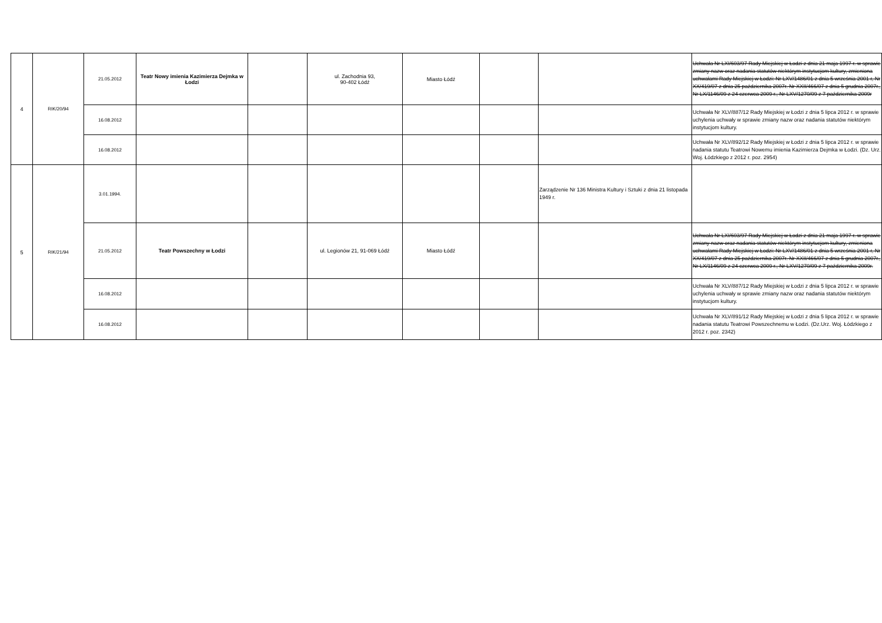| 4 | RIK/20/94 | 21.05.2012 | Teatr Nowy imienia Kazimierza Dejmka w Łodzi | | ul. Zachodnia 93, 90-402 Łódź | Miasto Łódź | | | Uchwała Nr LXI/603/97 Rady Miejskiej w Łodzi z dnia 21 maja 1997 r. w sprawie zmiany nazw oraz nadania statutów niektórym instytucjom kultury, zmieniona uchwałami Rady Miejskiej w Łodzi: Nr LXV/1486/01 z dnia 5 września 2001 r, Nr XX/419/07 z dnia 25 października 2007r. Nr XXII/466/07 z dnia 5 grudnia 2007r., Nr LX/1146/09 z 24 czerwca 2009 r., Nr LXV/1270/09 z 7 października 2009r |
| | | 16.08.2012 | | | | | | | Uchwała Nr XLV/887/12 Rady Miejskiej w Łodzi z dnia 5 lipca 2012 r. w sprawie uchylenia uchwały w sprawie zmiany nazw oraz nadania statutów niektórym instytucjom kultury. |
| | | 16.08.2012 | | | | | | | Uchwała Nr XLV/892/12 Rady Miejskiej w Łodzi z dnia 5 lipca 2012 r. w sprawie nadania statutu Teatrowi Nowemu imienia Kazimierza Dejmka w Łodzi. (Dz. Urz. Woj. Łódzkiego z 2012 r. poz. 2954) |
| 5 | RIK/21/94 | 3.01.1994. | | | | | | Zarządzenie Nr 136 Ministra Kultury i Sztuki z dnia 21 listopada 1949 r. | |
| | | 21.05.2012 | Teatr Powszechny w Łodzi | | ul. Legionów 21, 91-069 Łódź | Miasto Łódź | | | Uchwała Nr LXI/603/97 Rady Miejskiej w Łodzi z dnia 21 maja 1997 r. w sprawie zmiany nazw oraz nadania statutów niektórym instytucjom kultury, zmieniona uchwałami Rady Miejskiej w Łodzi: Nr LXV/1486/01 z dnia 5 września 2001 r, Nr XX/419/07 z dnia 25 października 2007r. Nr XXII/466/07 z dnia 5 grudnia 2007r., Nr LX/1146/09 z 24 czerwca 2009 r., Nr LXV/1270/09 z 7 października 2009r. |
| | | 16.08.2012 | | | | | | | Uchwała Nr XLV/887/12 Rady Miejskiej w Łodzi z dnia 5 lipca 2012 r. w sprawie uchylenia uchwały w sprawie zmiany nazw oraz nadania statutów niektórym instytucjom kultury. |
| | | 16.08.2012 | | | | | | | Uchwała Nr XLV/891/12 Rady Miejskiej w Łodzi z dnia 5 lipca 2012 r. w sprawie nadania statutu Teatrowi Powszechnemu w Łodzi. (Dz.Urz. Woj. Łódzkiego z 2012 r. poz. 2342) |